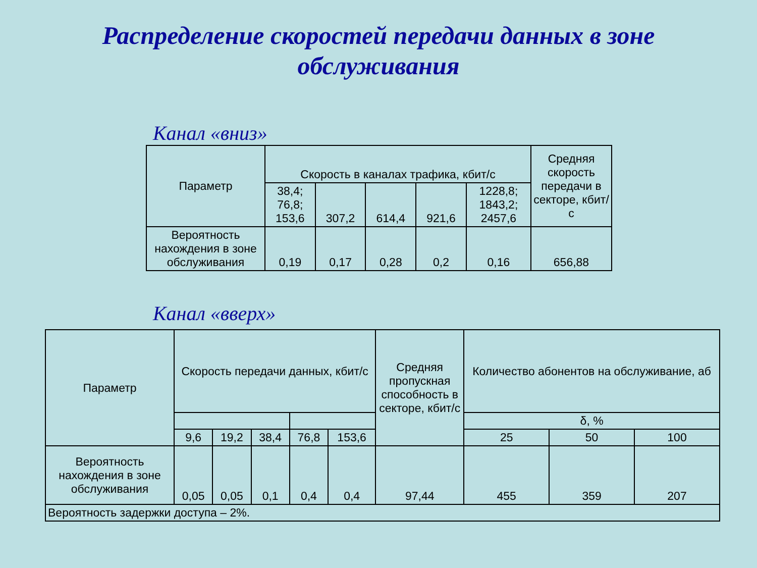Распределение скоростей передачи данных в зоне
обслуживания
Канал «вниз»
| Параметр | Скорость в каналах трафика, кбит/с | | | | | Средняя скорость передачи в секторе, кбит/с |
| --- | --- | --- | --- | --- | --- | --- |
| | 38,4; 76,8; 153,6 | 307,2 | 614,4 | 921,6 | 1228,8; 1843,2; 2457,6 | |
| Вероятность нахождения в зоне обслуживания | 0,19 | 0,17 | 0,28 | 0,2 | 0,16 | 656,88 |
Канал «вверх»
| Параметр | Скорость передачи данных, кбит/с | | | | | Средняя пропускная способность в секторе, кбит/с | Количество абонентов на обслуживание, аб | | |
| --- | --- | --- | --- | --- | --- | --- | --- | --- | --- |
| | | | | | | | δ, % | | |
| | 9,6 | 19,2 | 38,4 | 76,8 | 153,6 | | 25 | 50 | 100 |
| Вероятность нахождения в зоне обслуживания | 0,05 | 0,05 | 0,1 | 0,4 | 0,4 | 97,44 | 455 | 359 | 207 |
| Вероятность задержки доступа – 2%. | | | | | | | | | |